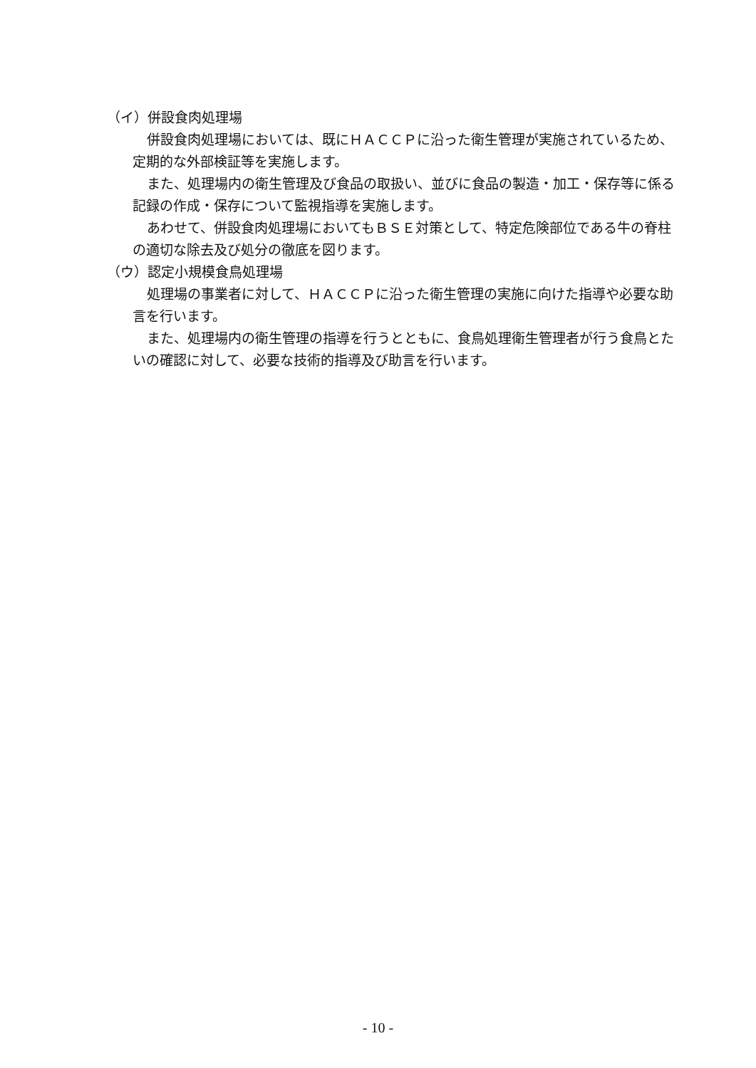（イ）併設食肉処理場
併設食肉処理場においては、既にＨＡＣＣＰに沿った衛生管理が実施されているため、定期的な外部検証等を実施します。
また、処理場内の衛生管理及び食品の取扱い、並びに食品の製造・加工・保存等に係る記録の作成・保存について監視指導を実施します。
あわせて、併設食肉処理場においてもＢＳＥ対策として、特定危険部位である牛の脊柱の適切な除去及び処分の徹底を図ります。
（ウ）認定小規模食鳥処理場
処理場の事業者に対して、ＨＡＣＣＰに沿った衛生管理の実施に向けた指導や必要な助言を行います。
また、処理場内の衛生管理の指導を行うとともに、食鳥処理衛生管理者が行う食鳥とたいの確認に対して、必要な技術的指導及び助言を行います。
- 10 -